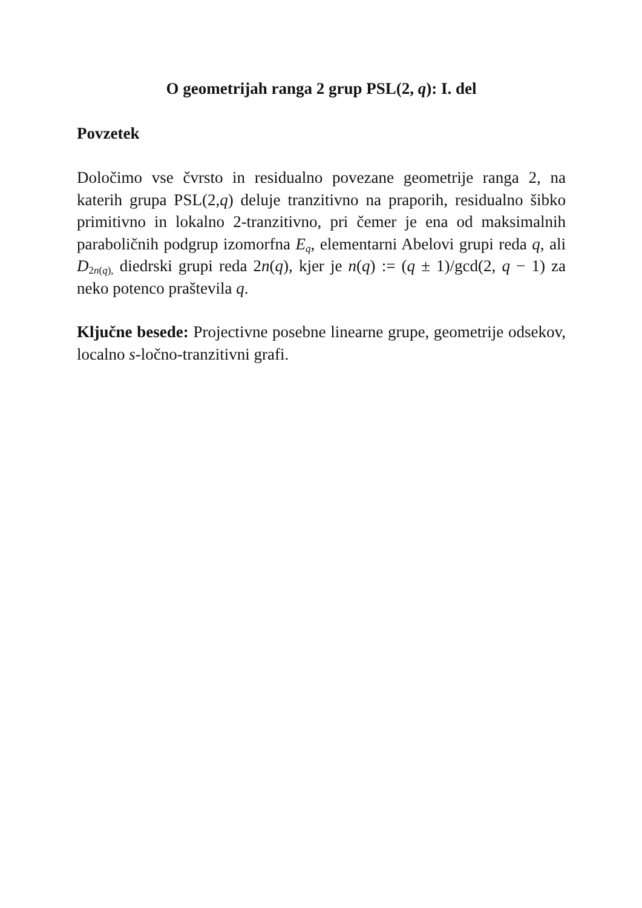O geometrijah ranga 2 grup PSL(2, q): I. del
Povzetek
Določimo vse čvrsto in residualno povezane geometrije ranga 2, na katerih grupa PSL(2,q) deluje tranzitivno na praporih, residualno šibko primitivno in lokalno 2-tranzitivno, pri čemer je ena od maksimalnih paraboličnih podgrup izomorfna E<sub>q</sub>, elementarni Abelovi grupi reda q, ali D<sub>2n(q),</sub> diedrski grupi reda 2n(q), kjer je n(q) := (q ± 1)/gcd(2, q − 1) za neko potenco praštevila q.
Ključne besede: Projectivne posebne linearne grupe, geometrije odsekov, localno s-ločno-tranzitivni grafi.